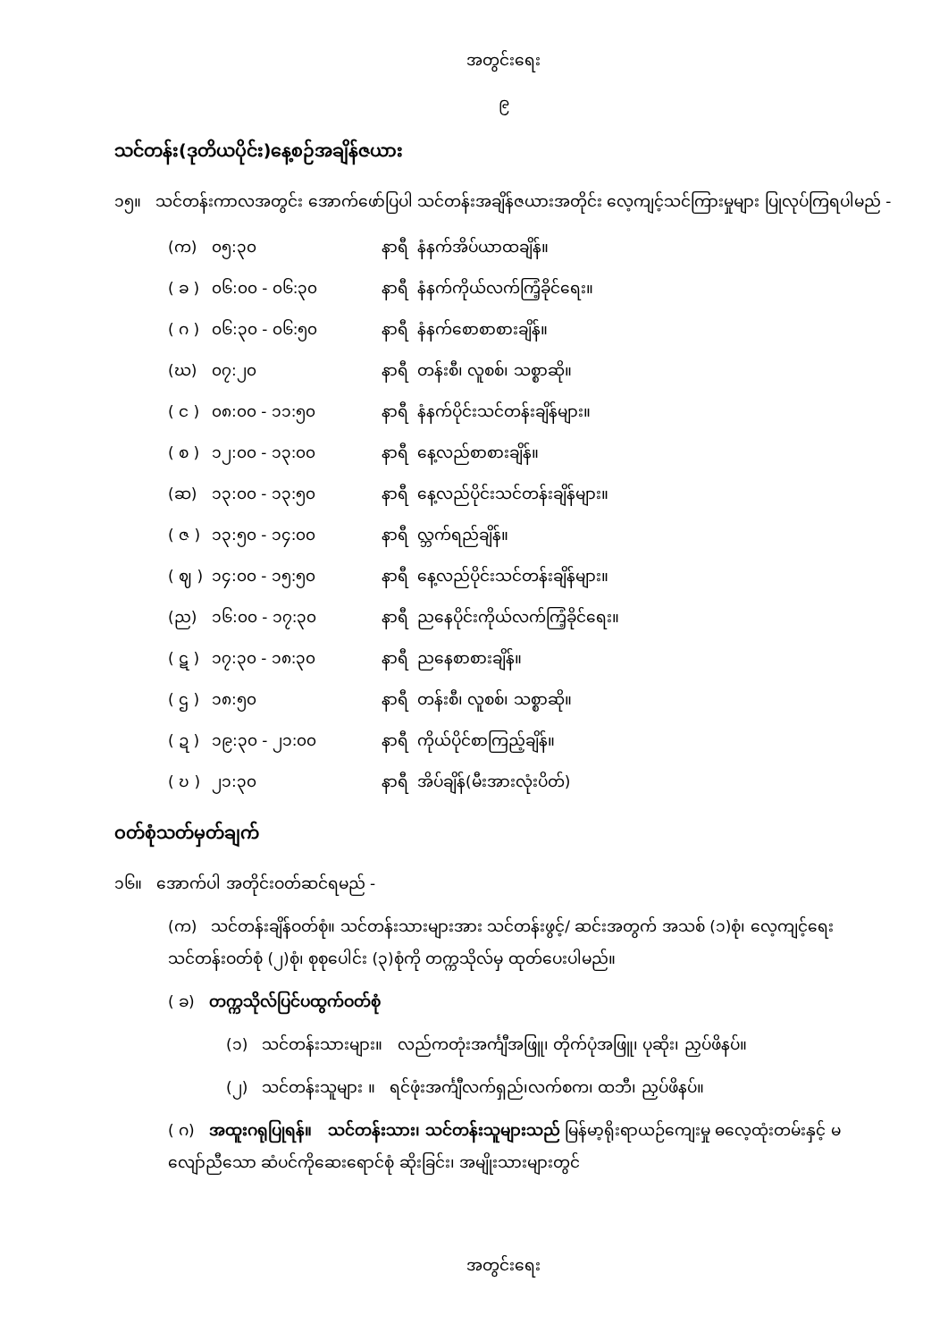အတွင်းရေး
၉
သင်တန်း(ဒုတိယပိုင်း)နေ့စဉ်အချိန်ဇယား
၁၅။ သင်တန်းကာလအတွင်း အောက်ဖော်ပြပါ သင်တန်းအချိန်ဇယားအတိုင်း လေ့ကျင့်သင်ကြားမှုများ ပြုလုပ်ကြရပါမည် -
| (က) | ၀၅:၃၀ | နာရီ | နံနက်အိပ်ယာထချိန်။ |
| ( ခ ) | ၀၆:၀၀ - ၀၆:၃၀ | နာရီ | နံနက်ကိုယ်လက်ကြံ့ခိုင်ရေး။ |
| ( ဂ ) | ၀၆:၃၀ - ၀၆:၅၀ | နာရီ | နံနက်စောစာစားချိန်။ |
| (ဃ) | ၀၇:၂၀ | နာရီ | တန်းစီ၊ လူစစ်၊ သစ္စာဆို။ |
| ( င ) | ၀၈:၀၀ - ၁၁:၅၀ | နာရီ | နံနက်ပိုင်းသင်တန်းချိန်များ။ |
| ( စ ) | ၁၂:၀၀ - ၁၃:၀၀ | နာရီ | နေ့လည်စာစားချိန်။ |
| (ဆ) | ၁၃:၀၀ - ၁၃:၅၀ | နာရီ | နေ့လည်ပိုင်းသင်တန်းချိန်များ။ |
| ( ဇ ) | ၁၃:၅၀ - ၁၄:၀၀ | နာရီ | လ္ဘက်ရည်ချိန်။ |
| ( ဈ ) | ၁၄:၀၀ - ၁၅:၅၀ | နာရီ | နေ့လည်ပိုင်းသင်တန်းချိန်များ။ |
| (ည) | ၁၆:၀၀ - ၁၇:၃၀ | နာရီ | ညနေပိုင်းကိုယ်လက်ကြံ့ခိုင်ရေး။ |
| ( ဋ ) | ၁၇:၃၀ - ၁၈:၃၀ | နာရီ | ညနေစာစားချိန်။ |
| ( ဌ ) | ၁၈:၅၀ | နာရီ | တန်းစီ၊ လူစစ်၊ သစ္စာဆို။ |
| ( ဍ ) | ၁၉:၃၀ - ၂၁:၀၀ | နာရီ | ကိုယ်ပိုင်စာကြည့်ချိန်။ |
| ( ဎ ) | ၂၁:၃၀ | နာရီ | အိပ်ချိန်(မီးအားလုံးပိတ်) |
ဝတ်စုံသတ်မှတ်ချက်
၁၆။ အောက်ပါ အတိုင်းဝတ်ဆင်ရမည် -
(က) သင်တန်းချိန်ဝတ်စုံ။ သင်တန်းသားများအား သင်တန်းဖွင့်/ ဆင်းအတွက် အသစ် (၁)စုံ၊ လေ့ကျင့်ရေး သင်တန်းဝတ်စုံ (၂)စုံ၊ စုစုပေါင်း (၃)စုံကို တက္ကသိုလ်မှ ထုတ်ပေးပါမည်။
( ခ) တက္ကသိုလ်ပြင်ပထွက်ဝတ်စုံ
(၁) သင်တန်းသားများ။ လည်ကတုံးအင်္ကျီအဖြူ၊ တိုက်ပုံအဖြူ၊ ပုဆိုး၊ ညှပ်ဖိနပ်။
(၂) သင်တန်းသူများ ။ ရင်ဖုံးအင်္ကျီလက်ရှည်၊လက်စက၊ ထဘီ၊ ညှပ်ဖိနပ်။
( ဂ) အထူးဂရုပြုရန်။ သင်တန်းသား၊ သင်တန်းသူများသည် မြန်မာ့ရိုးရာယဉ်ကျေးမှု ဓလေ့ထုံးတမ်းနှင့် မလျော်ညီသော ဆံပင်ကိုဆေးရောင်စုံ ဆိုးခြင်း၊ အမျိုးသားများတွင်
အတွင်းရေး